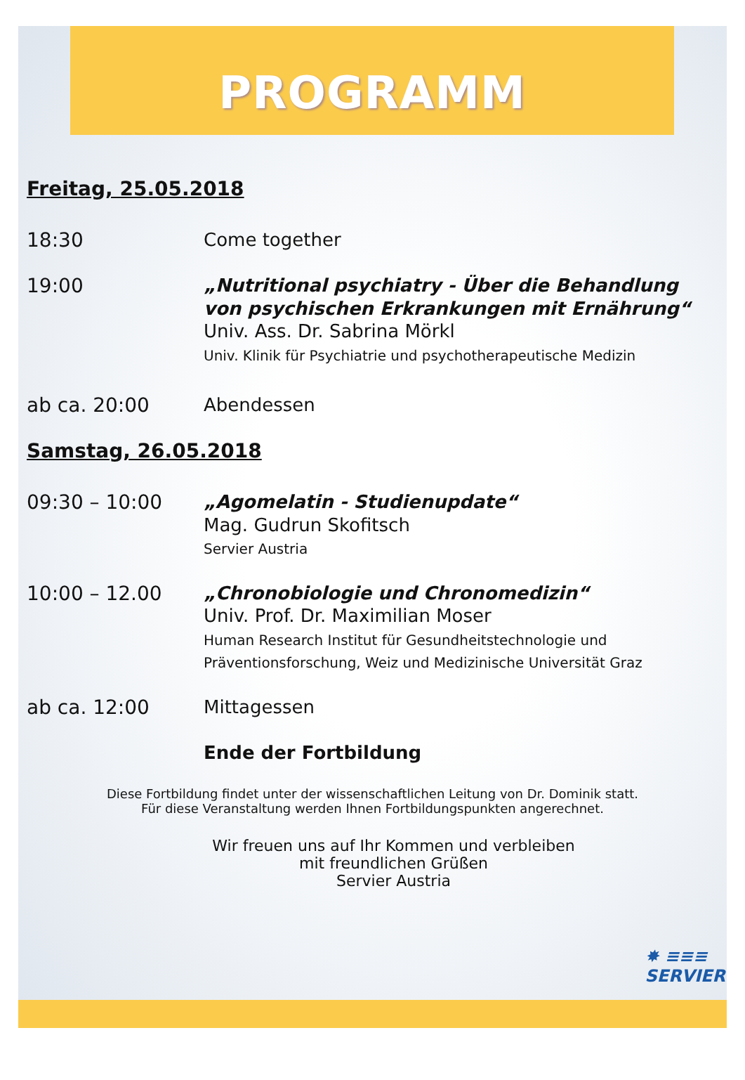PROGRAMM
Freitag, 25.05.2018
18:30
Come together
19:00
„Nutritional psychiatry - Über die Behandlung von psychischen Erkrankungen mit Ernährung“
Univ. Ass. Dr. Sabrina Mörkl
Univ. Klinik für Psychiatrie und psychotherapeutische Medizin
ab ca. 20:00
Abendessen
Samstag, 26.05.2018
09:30 – 10:00
„Agomelatin - Studienupdate“
Mag. Gudrun Skofitsch
Servier Austria
10:00 – 12.00
„Chronobiologie und Chronomedizin“
Univ. Prof. Dr. Maximilian Moser
Human Research Institut für Gesundheitstechnologie und Präventionsforschung, Weiz und Medizinische Universität Graz
ab ca. 12:00
Mittagessen
Ende der Fortbildung
Diese Fortbildung findet unter der wissenschaftlichen Leitung von Dr. Dominik statt.
Für diese Veranstaltung werden Ihnen Fortbildungspunkten angerechnet.
Wir freuen uns auf Ihr Kommen und verbleiben
mit freundlichen Grüßen
Servier Austria
✸ ≡≡≡
SERVIER